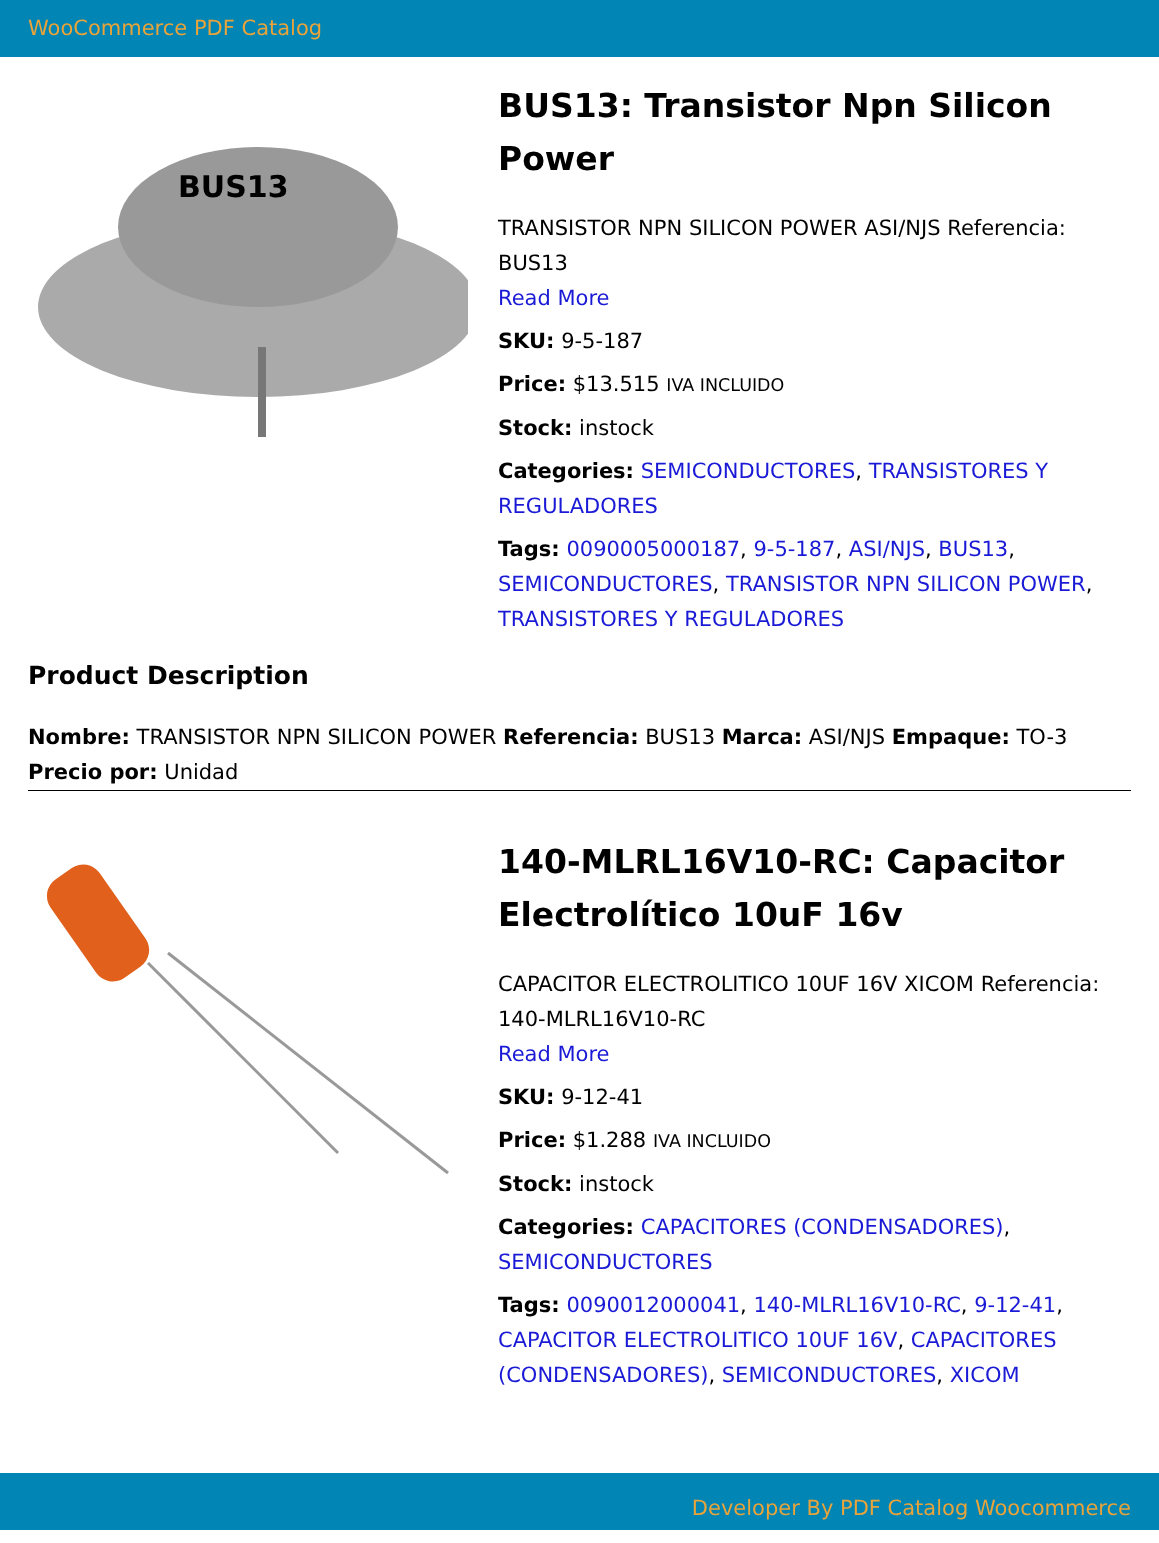WooCommerce PDF Catalog
BUS13
BUS13: Transistor Npn Silicon Power
TRANSISTOR NPN SILICON POWER ASI/NJS Referencia: BUS13
Read More
SKU: 9-5-187
Price: $13.515 IVA INCLUIDO
Stock: instock
Categories: SEMICONDUCTORES, TRANSISTORES Y REGULADORES
Tags: 0090005000187, 9-5-187, ASI/NJS, BUS13, SEMICONDUCTORES, TRANSISTOR NPN SILICON POWER, TRANSISTORES Y REGULADORES
Product Description
Nombre: TRANSISTOR NPN SILICON POWER Referencia: BUS13 Marca: ASI/NJS Empaque: TO-3 Precio por: Unidad
140-MLRL16V10-RC: Capacitor Electrolítico 10uF 16v
CAPACITOR ELECTROLITICO 10UF 16V XICOM Referencia: 140-MLRL16V10-RC
Read More
SKU: 9-12-41
Price: $1.288 IVA INCLUIDO
Stock: instock
Categories: CAPACITORES (CONDENSADORES), SEMICONDUCTORES
Tags: 0090012000041, 140-MLRL16V10-RC, 9-12-41, CAPACITOR ELECTROLITICO 10UF 16V, CAPACITORES (CONDENSADORES), SEMICONDUCTORES, XICOM
Developer By PDF Catalog Woocommerce